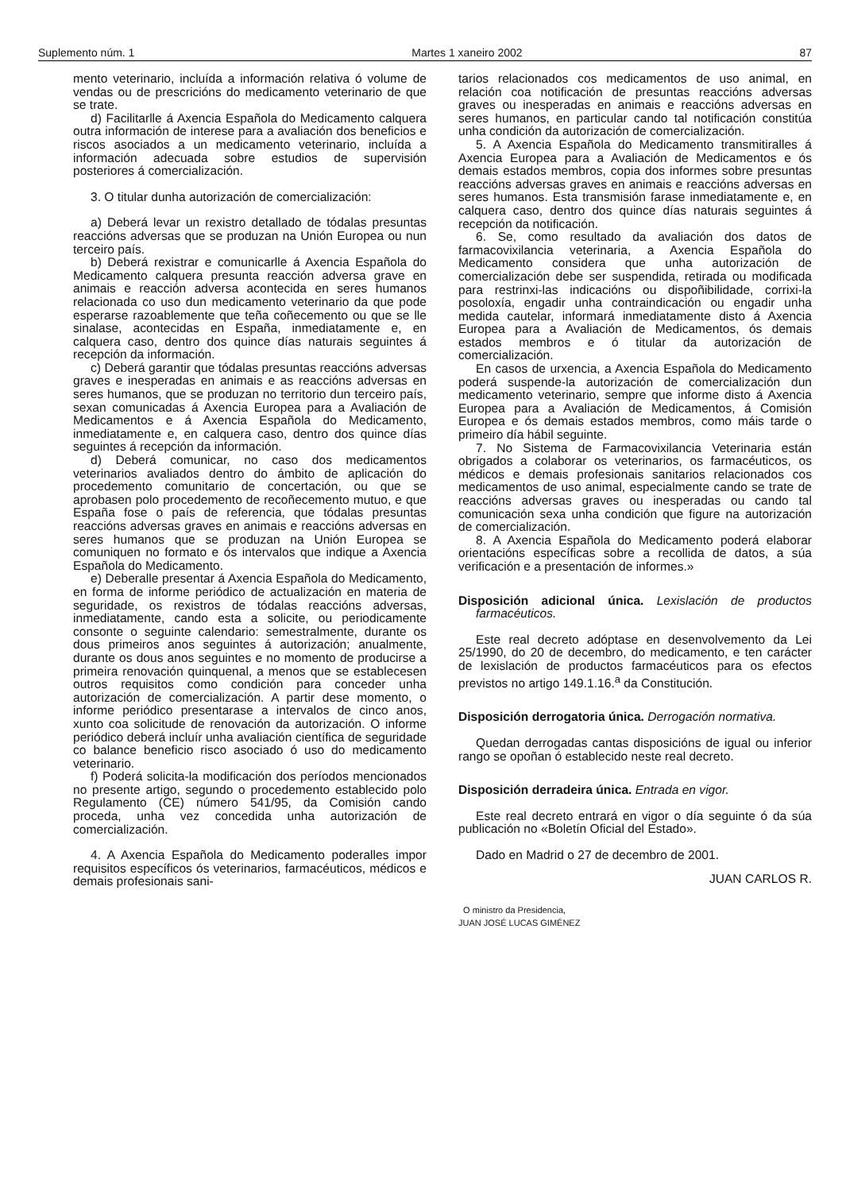Suplemento núm. 1 Martes 1 xaneiro 2002 87
mento veterinario, incluída a información relativa ó volume de vendas ou de prescricións do medicamento veterinario de que se trate.
d) Facilitarlle á Axencia Española do Medicamento calquera outra información de interese para a avaliación dos beneficios e riscos asociados a un medicamento veterinario, incluída a información adecuada sobre estudios de supervisión posteriores á comercialización.
3. O titular dunha autorización de comercialización:
a) Deberá levar un rexistro detallado de tódalas presuntas reaccións adversas que se produzan na Unión Europea ou nun terceiro país.
b) Deberá rexistrar e comunicarlle á Axencia Española do Medicamento calquera presunta reacción adversa grave en animais e reacción adversa acontecida en seres humanos relacionada co uso dun medicamento veterinario da que pode esperarse razoablemente que teña coñecemento ou que se lle sinalase, acontecidas en España, inmediatamente e, en calquera caso, dentro dos quince días naturais seguintes á recepción da información.
c) Deberá garantir que tódalas presuntas reaccións adversas graves e inesperadas en animais e as reaccións adversas en seres humanos, que se produzan no territorio dun terceiro país, sexan comunicadas á Axencia Europea para a Avaliación de Medicamentos e á Axencia Española do Medicamento, inmediatamente e, en calquera caso, dentro dos quince días seguintes á recepción da información.
d) Deberá comunicar, no caso dos medicamentos veterinarios avaliados dentro do ámbito de aplicación do procedemento comunitario de concertación, ou que se aprobasen polo procedemento de recoñecemento mutuo, e que España fose o país de referencia, que tódalas presuntas reaccións adversas graves en animais e reaccións adversas en seres humanos que se produzan na Unión Europea se comuniquen no formato e ós intervalos que indique a Axencia Española do Medicamento.
e) Deberalle presentar á Axencia Española do Medicamento, en forma de informe periódico de actualización en materia de seguridade, os rexistros de tódalas reaccións adversas, inmediatamente, cando esta a solicite, ou periodicamente consonte o seguinte calendario: semestralmente, durante os dous primeiros anos seguintes á autorización; anualmente, durante os dous anos seguintes e no momento de producirse a primeira renovación quinquenal, a menos que se establecesen outros requisitos como condición para conceder unha autorización de comercialización. A partir dese momento, o informe periódico presentarase a intervalos de cinco anos, xunto coa solicitude de renovación da autorización. O informe periódico deberá incluír unha avaliación científica de seguridade co balance beneficio risco asociado ó uso do medicamento veterinario.
f) Poderá solicita-la modificación dos períodos mencionados no presente artigo, segundo o procedemento establecido polo Regulamento (CE) número 541/95, da Comisión cando proceda, unha vez concedida unha autorización de comercialización.
4. A Axencia Española do Medicamento poderalles impor requisitos específicos ós veterinarios, farmacéuticos, médicos e demais profesionais sani-
tarios relacionados cos medicamentos de uso animal, en relación coa notificación de presuntas reaccións adversas graves ou inesperadas en animais e reaccións adversas en seres humanos, en particular cando tal notificación constitúa unha condición da autorización de comercialización.
5. A Axencia Española do Medicamento transmitiralles á Axencia Europea para a Avaliación de Medicamentos e ós demais estados membros, copia dos informes sobre presuntas reaccións adversas graves en animais e reaccións adversas en seres humanos. Esta transmisión farase inmediatamente e, en calquera caso, dentro dos quince días naturais seguintes á recepción da notificación.
6. Se, como resultado da avaliación dos datos de farmacovixilancia veterinaria, a Axencia Española do Medicamento considera que unha autorización de comercialización debe ser suspendida, retirada ou modificada para restrinxi-las indicacións ou dispoñibilidade, corrixi-la posoloxía, engadir unha contraindicación ou engadir unha medida cautelar, informará inmediatamente disto á Axencia Europea para a Avaliación de Medicamentos, ós demais estados membros e ó titular da autorización de comercialización.
En casos de urxencia, a Axencia Española do Medicamento poderá suspende-la autorización de comercialización dun medicamento veterinario, sempre que informe disto á Axencia Europea para a Avaliación de Medicamentos, á Comisión Europea e ós demais estados membros, como máis tarde o primeiro día hábil seguinte.
7. No Sistema de Farmacovixilancia Veterinaria están obrigados a colaborar os veterinarios, os farmacéuticos, os médicos e demais profesionais sanitarios relacionados cos medicamentos de uso animal, especialmente cando se trate de reaccións adversas graves ou inesperadas ou cando tal comunicación sexa unha condición que figure na autorización de comercialización.
8. A Axencia Española do Medicamento poderá elaborar orientacións específicas sobre a recollida de datos, a súa verificación e a presentación de informes.»
Disposición adicional única. Lexislación de productos farmacéuticos.
Este real decreto adóptase en desenvolvemento da Lei 25/1990, do 20 de decembro, do medicamento, e ten carácter de lexislación de productos farmacéuticos para os efectos previstos no artigo 149.1.16.<sup>a</sup> da Constitución.
Disposición derrogatoria única. Derrogación normativa.
Quedan derrogadas cantas disposicións de igual ou inferior rango se opoñan ó establecido neste real decreto.
Disposición derradeira única. Entrada en vigor.
Este real decreto entrará en vigor o día seguinte ó da súa publicación no «Boletín Oficial del Estado».
Dado en Madrid o 27 de decembro de 2001.
JUAN CARLOS R.
O ministro da Presidencia,
JUAN JOSÉ LUCAS GIMÉNEZ